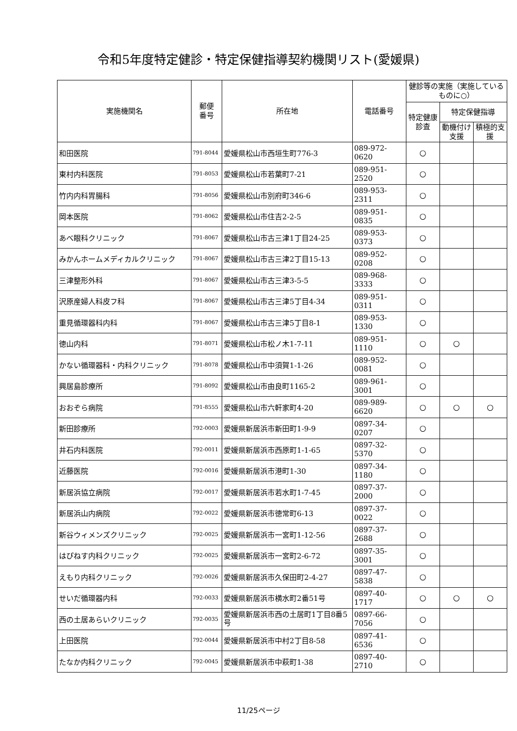令和5年度特定健診・特定保健指導契約機関リスト(愛媛県)
| 実施機関名 | 郵便 番号 | 所在地 | 電話番号 | 健診等の実施（実施しているものに○） | | |
| --- | --- | --- | --- | --- | --- | --- |
| | | | | 特定健康診査 | 特定保健指導 | |
| | | | | | 動機付け支援 | 積極的支援 |
| 和田医院 | 791-8044 | 愛媛県松山市西垣生町776-3 | 089-972-0620 | ○ | | |
| 東村内科医院 | 791-8053 | 愛媛県松山市若葉町7-21 | 089-951-2520 | ○ | | |
| 竹内内科胃腸科 | 791-8056 | 愛媛県松山市別府町346-6 | 089-953-2311 | ○ | | |
| 岡本医院 | 791-8062 | 愛媛県松山市住吉2-2-5 | 089-951-0835 | ○ | | |
| あべ眼科クリニック | 791-8067 | 愛媛県松山市古三津1丁目24-25 | 089-953-0373 | ○ | | |
| みかんホームメディカルクリニック | 791-8067 | 愛媛県松山市古三津2丁目15-13 | 089-952-0208 | ○ | | |
| 三津整形外科 | 791-8067 | 愛媛県松山市古三津3-5-5 | 089-968-3333 | ○ | | |
| 沢原産婦人科皮フ科 | 791-8067 | 愛媛県松山市古三津5丁目4-34 | 089-951-0311 | ○ | | |
| 重見循環器科内科 | 791-8067 | 愛媛県松山市古三津5丁目8-1 | 089-953-1330 | ○ | | |
| 徳山内科 | 791-8071 | 愛媛県松山市松ノ木1-7-11 | 089-951-1110 | ○ | ○ | |
| かない循環器科・内科クリニック | 791-8078 | 愛媛県松山市中須賀1-1-26 | 089-952-0081 | ○ | | |
| 興居島診療所 | 791-8092 | 愛媛県松山市由良町1165-2 | 089-961-3001 | ○ | | |
| おおぞら病院 | 791-8555 | 愛媛県松山市六軒家町4-20 | 089-989-6620 | ○ | ○ | ○ |
| 新田診療所 | 792-0003 | 愛媛県新居浜市新田町1-9-9 | 0897-34-0207 | ○ | | |
| 井石内科医院 | 792-0011 | 愛媛県新居浜市西原町1-1-65 | 0897-32-5370 | ○ | | |
| 近藤医院 | 792-0016 | 愛媛県新居浜市港町1-30 | 0897-34-1180 | ○ | | |
| 新居浜協立病院 | 792-0017 | 愛媛県新居浜市若水町1-7-45 | 0897-37-2000 | ○ | | |
| 新居浜山内病院 | 792-0022 | 愛媛県新居浜市徳常町6-13 | 0897-37-0022 | ○ | | |
| 新谷ウィメンズクリニック | 792-0025 | 愛媛県新居浜市一宮町1-12-56 | 0897-37-2688 | ○ | | |
| はぴねす内科クリニック | 792-0025 | 愛媛県新居浜市一宮町2-6-72 | 0897-35-3001 | ○ | | |
| えもり内科クリニック | 792-0026 | 愛媛県新居浜市久保田町2-4-27 | 0897-47-5838 | ○ | | |
| せいだ循環器内科 | 792-0033 | 愛媛県新居浜市横水町2番51号 | 0897-40-1717 | ○ | ○ | ○ |
| 西の土居あらいクリニック | 792-0035 | 愛媛県新居浜市西の土居町1丁目8番5号 | 0897-66-7056 | ○ | | |
| 上田医院 | 792-0044 | 愛媛県新居浜市中村2丁目8-58 | 0897-41-6536 | ○ | | |
| たなか内科クリニック | 792-0045 | 愛媛県新居浜市中萩町1-38 | 0897-40-2710 | ○ | | |
11/25ページ